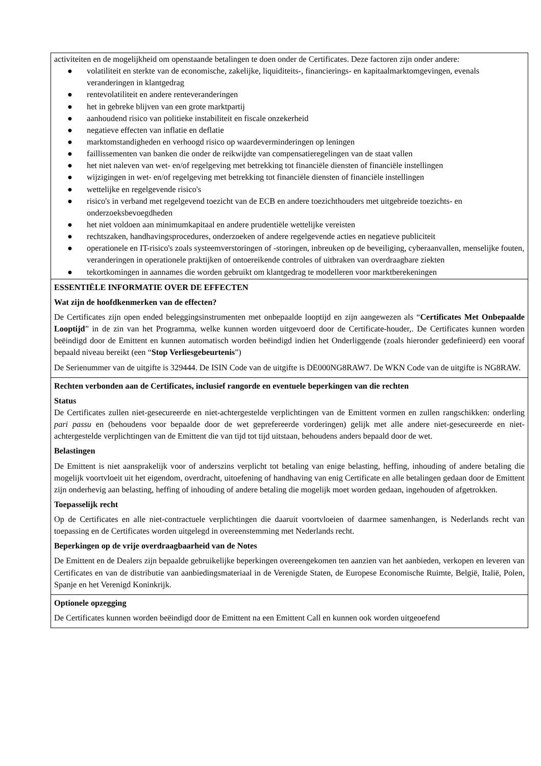activiteiten en de mogelijkheid om openstaande betalingen te doen onder de Certificates. Deze factoren zijn onder andere:
● volatiliteit en sterkte van de economische, zakelijke, liquiditeits-, financierings- en kapitaalmarktomgevingen, evenals veranderingen in klantgedrag
● rentevolatiliteit en andere renteveranderingen
● het in gebreke blijven van een grote marktpartij
● aanhoudend risico van politieke instabiliteit en fiscale onzekerheid
● negatieve effecten van inflatie en deflatie
● marktomstandigheden en verhoogd risico op waardeverminderingen op leningen
● faillissementen van banken die onder de reikwijdte van compensatieregelingen van de staat vallen
● het niet naleven van wet- en/of regelgeving met betrekking tot financiële diensten of financiële instellingen
● wijzigingen in wet- en/of regelgeving met betrekking tot financiële diensten of financiële instellingen
● wettelijke en regelgevende risico's
● risico's in verband met regelgevend toezicht van de ECB en andere toezichthouders met uitgebreide toezichts- en onderzoeksbevoegdheden
● het niet voldoen aan minimumkapitaal en andere prudentiële wettelijke vereisten
● rechtszaken, handhavingsprocedures, onderzoeken of andere regelgevende acties en negatieve publiciteit
● operationele en IT-risico's zoals systeemverstoringen of -storingen, inbreuken op de beveiliging, cyberaanvallen, menselijke fouten, veranderingen in operationele praktijken of ontoereikende controles of uitbraken van overdraagbare ziekten
● tekortkomingen in aannames die worden gebruikt om klantgedrag te modelleren voor marktberekeningen
ESSENTIËLE INFORMATIE OVER DE EFFECTEN
Wat zijn de hoofdkenmerken van de effecten?
De Certificates zijn open ended beleggingsinstrumenten met onbepaalde looptijd en zijn aangewezen als “Certificates Met Onbepaalde Looptijd” in de zin van het Programma, welke kunnen worden uitgevoerd door de Certificate-houder,. De Certificates kunnen worden beëindigd door de Emittent en kunnen automatisch worden beëindigd indien het Onderliggende (zoals hieronder gedefinieerd) een vooraf bepaald niveau bereikt (een “Stop Verliesgebeurtenis”)
De Serienummer van de uitgifte is 329444. De ISIN Code van de uitgifte is DE000NG8RAW7. De WKN Code van de uitgifte is NG8RAW.
Rechten verbonden aan de Certificates, inclusief rangorde en eventuele beperkingen van die rechten
Status
De Certificates zullen niet-gesecureerde en niet-achtergestelde verplichtingen van de Emittent vormen en zullen rangschikken: onderling pari passu en (behoudens voor bepaalde door de wet geprefereerde vorderingen) gelijk met alle andere niet-gesecureerde en niet-achtergestelde verplichtingen van de Emittent die van tijd tot tijd uitstaan, behoudens anders bepaald door de wet.
Belastingen
De Emittent is niet aansprakelijk voor of anderszins verplicht tot betaling van enige belasting, heffing, inhouding of andere betaling die mogelijk voortvloeit uit het eigendom, overdracht, uitoefening of handhaving van enig Certificate en alle betalingen gedaan door de Emittent zijn onderhevig aan belasting, heffing of inhouding of andere betaling die mogelijk moet worden gedaan, ingehouden of afgetrokken.
Toepasselijk recht
Op de Certificates en alle niet-contractuele verplichtingen die daaruit voortvloeien of daarmee samenhangen, is Nederlands recht van toepassing en de Certificates worden uitgelegd in overeenstemming met Nederlands recht.
Beperkingen op de vrije overdraagbaarheid van de Notes
De Emittent en de Dealers zijn bepaalde gebruikelijke beperkingen overeengekomen ten aanzien van het aanbieden, verkopen en leveren van Certificates en van de distributie van aanbiedingsmateriaal in de Verenigde Staten, de Europese Economische Ruimte, België, Italië, Polen, Spanje en het Verenigd Koninkrijk.
Optionele opzegging
De Certificates kunnen worden beëindigd door de Emittent na een Emittent Call en kunnen ook worden uitgeoefend